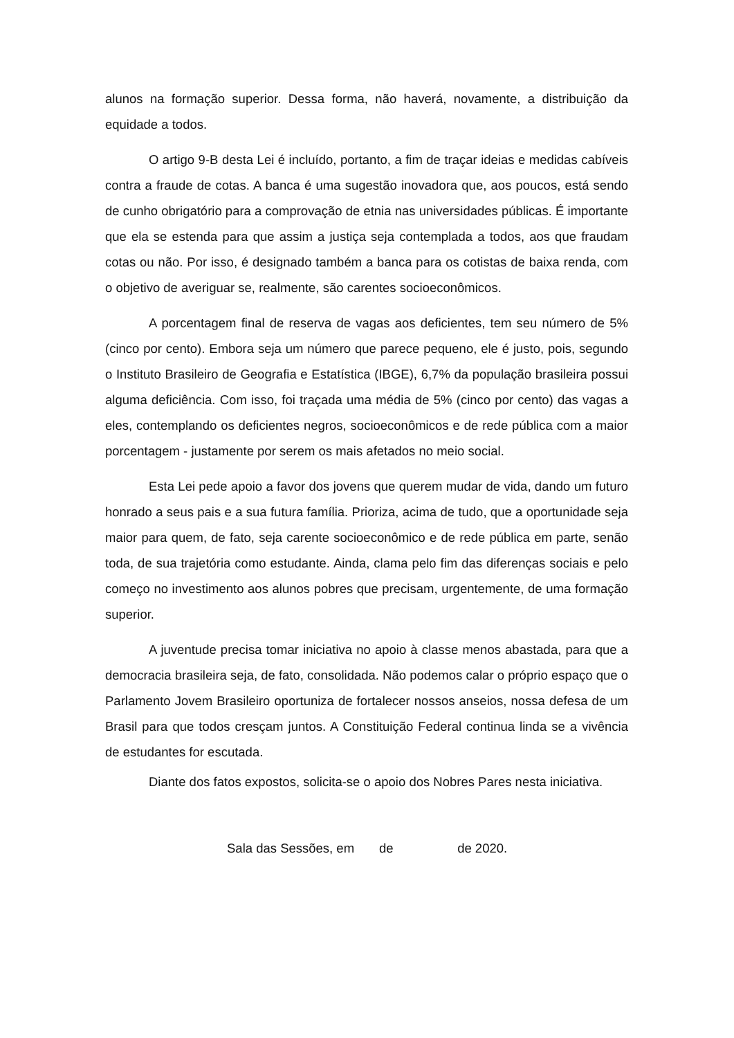alunos na formação superior. Dessa forma, não haverá, novamente, a distribuição da equidade a todos.
O artigo 9-B desta Lei é incluído, portanto, a fim de traçar ideias e medidas cabíveis contra a fraude de cotas. A banca é uma sugestão inovadora que, aos poucos, está sendo de cunho obrigatório para a comprovação de etnia nas universidades públicas. É importante que ela se estenda para que assim a justiça seja contemplada a todos, aos que fraudam cotas ou não. Por isso, é designado também a banca para os cotistas de baixa renda, com o objetivo de averiguar se, realmente, são carentes socioeconômicos.
A porcentagem final de reserva de vagas aos deficientes, tem seu número de 5% (cinco por cento). Embora seja um número que parece pequeno, ele é justo, pois, segundo o Instituto Brasileiro de Geografia e Estatística (IBGE), 6,7% da população brasileira possui alguma deficiência. Com isso, foi traçada uma média de 5% (cinco por cento) das vagas a eles, contemplando os deficientes negros, socioeconômicos e de rede pública com a maior porcentagem - justamente por serem os mais afetados no meio social.
Esta Lei pede apoio a favor dos jovens que querem mudar de vida, dando um futuro honrado a seus pais e a sua futura família. Prioriza, acima de tudo, que a oportunidade seja maior para quem, de fato, seja carente socioeconômico e de rede pública em parte, senão toda, de sua trajetória como estudante. Ainda, clama pelo fim das diferenças sociais e pelo começo no investimento aos alunos pobres que precisam, urgentemente, de uma formação superior.
A juventude precisa tomar iniciativa no apoio à classe menos abastada, para que a democracia brasileira seja, de fato, consolidada. Não podemos calar o próprio espaço que o Parlamento Jovem Brasileiro oportuniza de fortalecer nossos anseios, nossa defesa de um Brasil para que todos cresçam juntos. A Constituição Federal continua linda se a vivência de estudantes for escutada.
Diante dos fatos expostos, solicita-se o apoio dos Nobres Pares nesta iniciativa.
Sala das Sessões, em de de 2020.